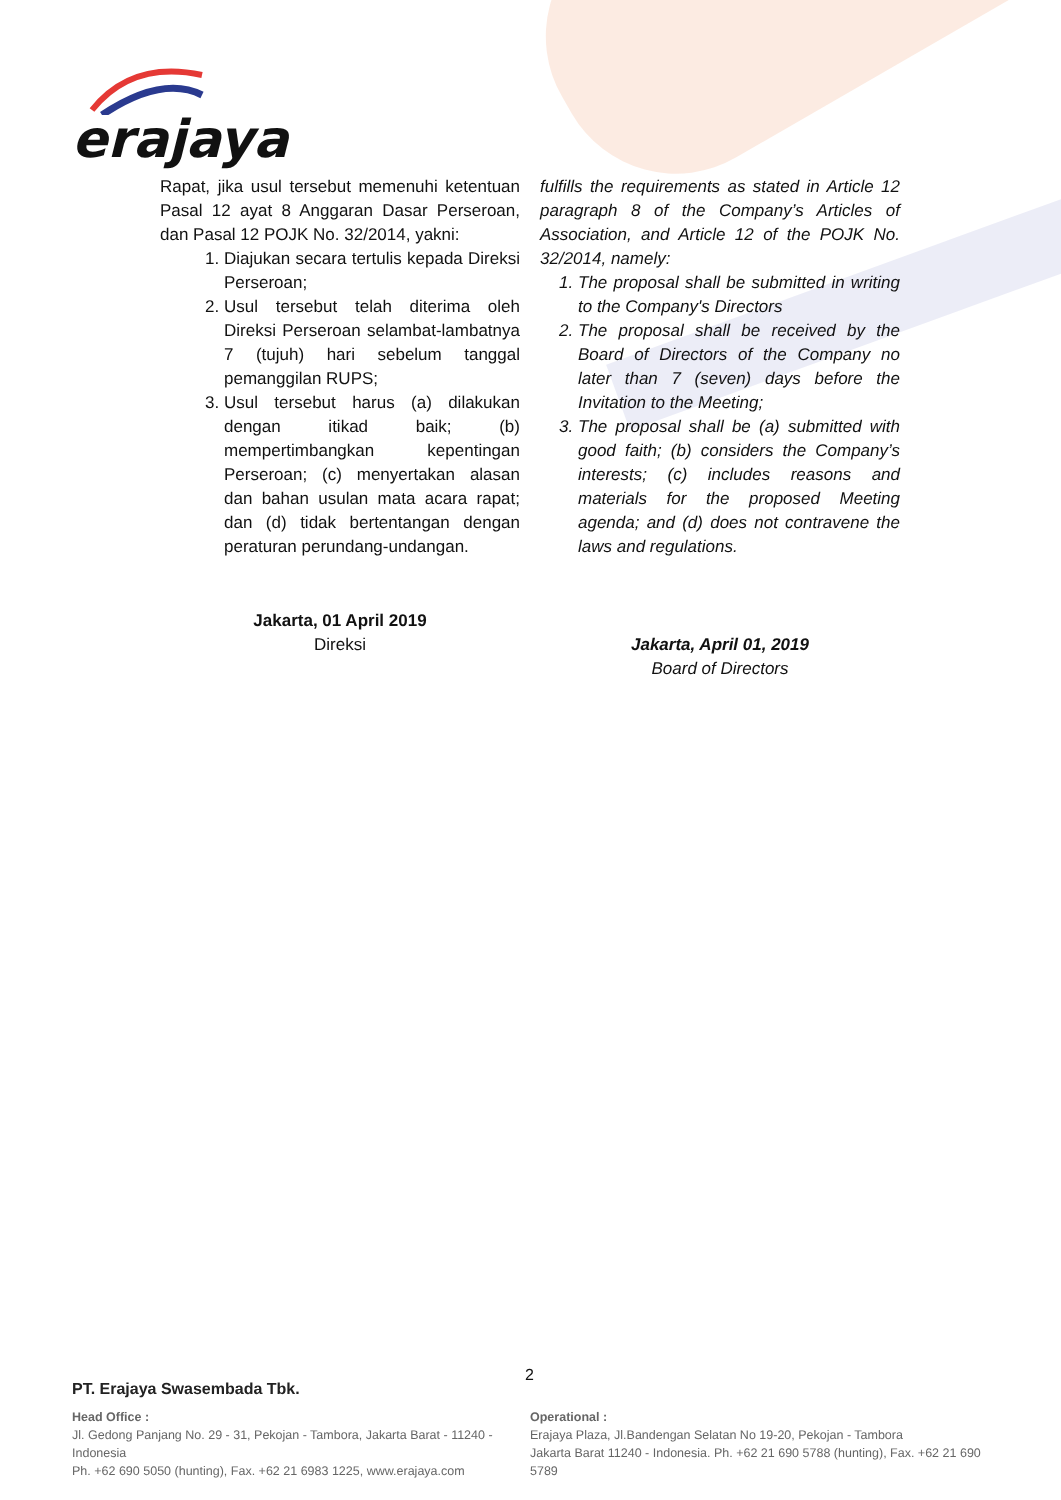erajaya
Rapat, jika usul tersebut memenuhi ketentuan Pasal 12 ayat 8 Anggaran Dasar Perseroan, dan Pasal 12 POJK No. 32/2014, yakni:
1. Diajukan secara tertulis kepada Direksi Perseroan;
2. Usul tersebut telah diterima oleh Direksi Perseroan selambat-lambatnya 7 (tujuh) hari sebelum tanggal pemanggilan RUPS;
3. Usul tersebut harus (a) dilakukan dengan itikad baik; (b) mempertimbangkan kepentingan Perseroan; (c) menyertakan alasan dan bahan usulan mata acara rapat; dan (d) tidak bertentangan dengan peraturan perundang-undangan.
Jakarta, 01 April 2019
Direksi
fulfills the requirements as stated in Article 12 paragraph 8 of the Company’s Articles of Association, and Article 12 of the POJK No. 32/2014, namely:
1. The proposal shall be submitted in writing to the Company's Directors
2. The proposal shall be received by the Board of Directors of the Company no later than 7 (seven) days before the Invitation to the Meeting;
3. The proposal shall be (a) submitted with good faith; (b) considers the Company’s interests; (c) includes reasons and materials for the proposed Meeting agenda; and (d) does not contravene the laws and regulations.
Jakarta, April 01, 2019
Board of Directors
2
PT. Erajaya Swasembada Tbk.
Head Office :
Jl. Gedong Panjang No. 29 - 31, Pekojan - Tambora, Jakarta Barat - 11240 - Indonesia
Ph. +62 690 5050 (hunting), Fax. +62 21 6983 1225, www.erajaya.com
Operational :
Erajaya Plaza, Jl.Bandengan Selatan No 19-20, Pekojan - Tambora
Jakarta Barat 11240 - Indonesia. Ph. +62 21 690 5788 (hunting), Fax. +62 21 690 5789